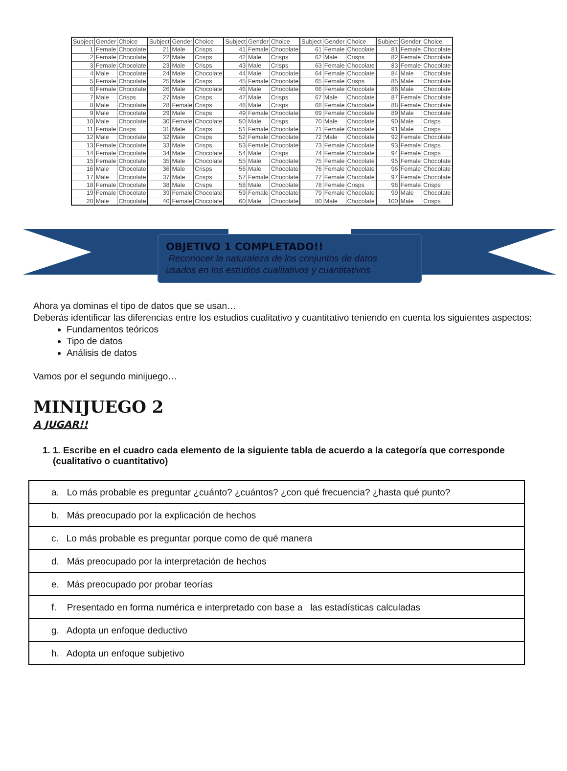| Subject | Gender | Choice | Subject | Gender | Choice | Subject | Gender | Choice | Subject | Gender | Choice | Subject | Gender | Choice |
| --- | --- | --- | --- | --- | --- | --- | --- | --- | --- | --- | --- | --- | --- | --- |
| 1 | Female | Chocolate | 21 | Male | Crisps | 41 | Female | Chocolate | 61 | Female | Chocolate | 81 | Female | Chocolate |
| 2 | Female | Chocolate | 22 | Male | Crisps | 42 | Male | Crisps | 62 | Male | Crisps | 82 | Female | Chocolate |
| 3 | Female | Chocolate | 23 | Male | Crisps | 43 | Male | Crisps | 63 | Female | Chocolate | 83 | Female | Chocolate |
| 4 | Male | Chocolate | 24 | Male | Chocolate | 44 | Male | Chocolate | 64 | Female | Chocolate | 84 | Male | Chocolate |
| 5 | Female | Chocolate | 25 | Male | Crisps | 45 | Female | Chocolate | 65 | Female | Crisps | 85 | Male | Chocolate |
| 6 | Female | Chocolate | 26 | Male | Chocolate | 46 | Male | Chocolate | 66 | Female | Chocolate | 86 | Male | Chocolate |
| 7 | Male | Crisps | 27 | Male | Crisps | 47 | Male | Crisps | 67 | Male | Chocolate | 87 | Female | Chocolate |
| 8 | Male | Chocolate | 28 | Female | Crisps | 48 | Male | Crisps | 68 | Female | Chocolate | 88 | Female | Chocolate |
| 9 | Male | Chocolate | 29 | Male | Crisps | 49 | Female | Chocolate | 69 | Female | Chocolate | 89 | Male | Chocolate |
| 10 | Male | Chocolate | 30 | Female | Chocolate | 50 | Male | Crisps | 70 | Male | Chocolate | 90 | Male | Crisps |
| 11 | Female | Crisps | 31 | Male | Crisps | 51 | Female | Chocolate | 71 | Female | Chocolate | 91 | Male | Crisps |
| 12 | Male | Chocolate | 32 | Male | Crisps | 52 | Female | Chocolate | 72 | Male | Chocolate | 92 | Female | Chocolate |
| 13 | Female | Chocolate | 33 | Male | Crisps | 53 | Female | Chocolate | 73 | Female | Chocolate | 93 | Female | Crisps |
| 14 | Female | Chocolate | 34 | Male | Chocolate | 54 | Male | Crisps | 74 | Female | Chocolate | 94 | Female | Crisps |
| 15 | Female | Chocolate | 35 | Male | Chocolate | 55 | Male | Chocolate | 75 | Female | Chocolate | 95 | Female | Chocolate |
| 16 | Male | Chocolate | 36 | Male | Crisps | 56 | Male | Chocolate | 76 | Female | Chocolate | 96 | Female | Chocolate |
| 17 | Male | Chocolate | 37 | Male | Crisps | 57 | Female | Chocolate | 77 | Female | Chocolate | 97 | Female | Chocolate |
| 18 | Female | Chocolate | 38 | Male | Crisps | 58 | Male | Chocolate | 78 | Female | Crisps | 98 | Female | Crisps |
| 19 | Female | Chocolate | 39 | Female | Chocolate | 59 | Female | Chocolate | 79 | Female | Chocolate | 99 | Male | Chocolate |
| 20 | Male | Chocolate | 40 | Female | Chocolate | 60 | Male | Chocolate | 80 | Male | Chocolate | 100 | Male | Crisps |
OBJETIVO 1 COMPLETADO!!
Reconocer la naturaleza de los conjuntos de datos
usados en los estudios cualitativos y cuantitativos
Ahora ya dominas el tipo de datos que se usan…
Deberás identificar las diferencias entre los estudios cualitativo y cuantitativo teniendo en cuenta los siguientes aspectos:
Fundamentos teóricos
Tipo de datos
Análisis de datos
Vamos por el segundo minijuego…
MINIJUEGO 2
A JUGAR!!
1. 1. Escribe en el cuadro cada elemento de la siguiente tabla de acuerdo a la categoría que corresponde (cualitativo o cuantitativo)
| a. Lo más probable es preguntar ¿cuánto? ¿cuántos? ¿con qué frecuencia? ¿hasta qué punto? |
| b. Más preocupado por la explicación de hechos |
| c. Lo más probable es preguntar porque como de qué manera |
| d. Más preocupado por la interpretación de hechos |
| e. Más preocupado por probar teorías |
| f. Presentado en forma numérica e interpretado con base a las estadísticas calculadas |
| g. Adopta un enfoque deductivo |
| h. Adopta un enfoque subjetivo |